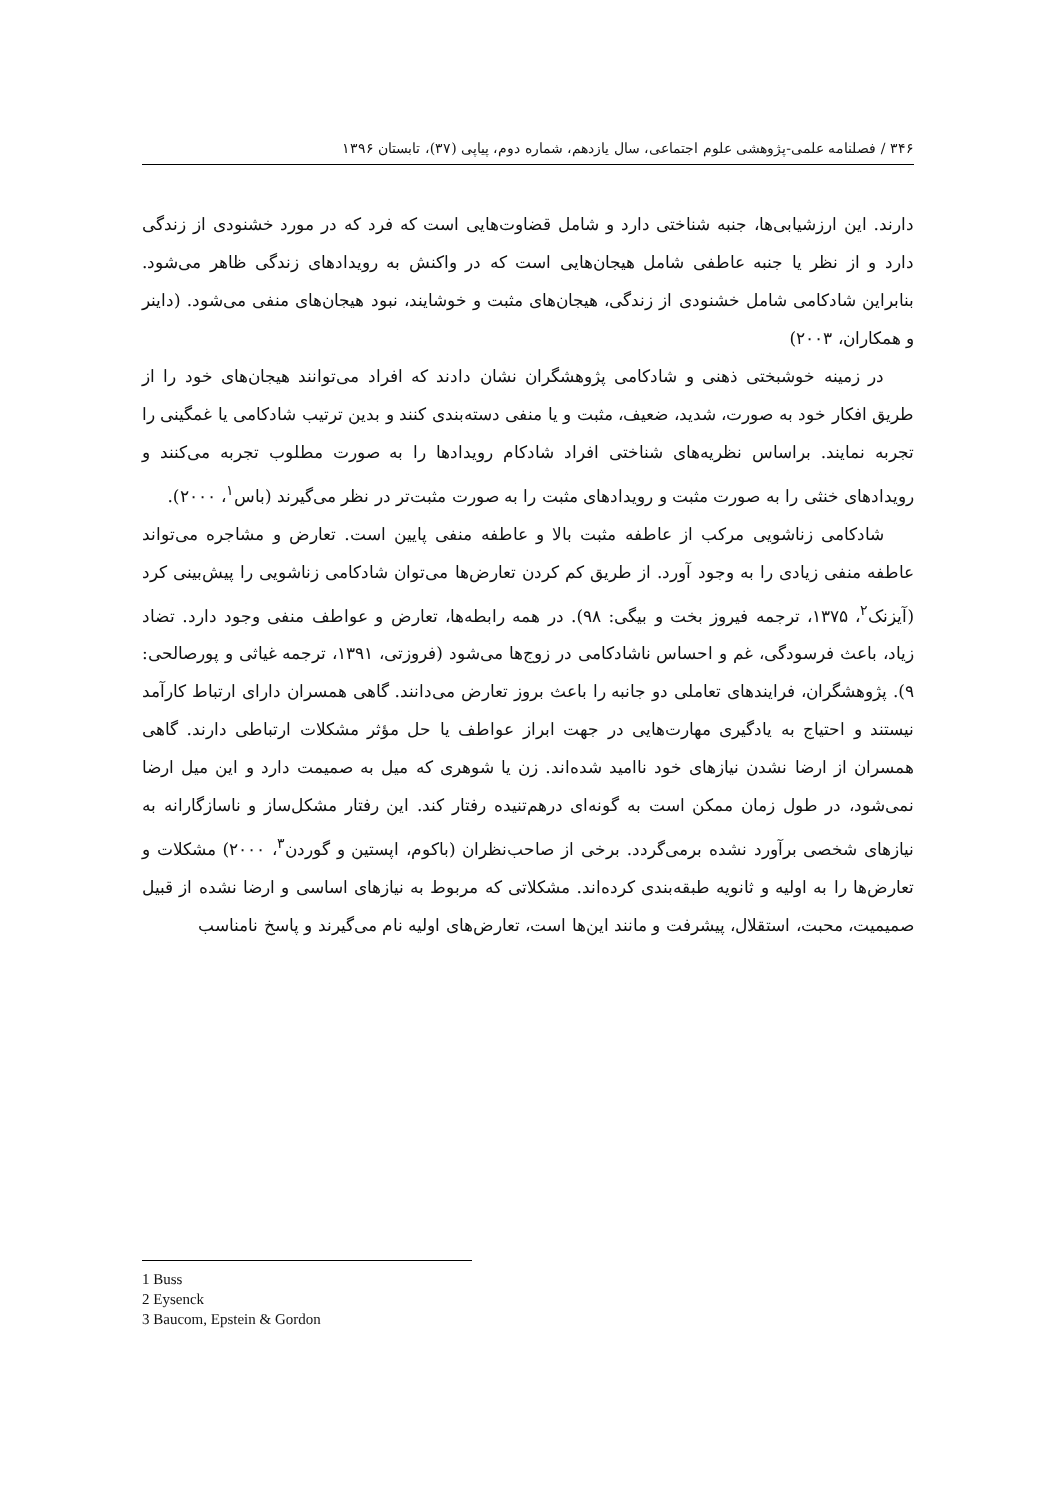۳۴۶ / فصلنامه علمی-پژوهشی علوم اجتماعی، سال یازدهم، شماره دوم، پیاپی (۳۷)، تابستان ۱۳۹۶
دارند. این ارزشیابی‌ها، جنبه شناختی دارد و شامل قضاوت‌هایی است که فرد که در مورد خشنودی از زندگی دارد و از نظر یا جنبه عاطفی شامل هیجان‌هایی است که در واکنش به رویدادهای زندگی ظاهر می‌شود. بنابراین شادکامی شامل خشنودی از زندگی، هیجان‌های مثبت و خوشایند، نبود هیجان‌های منفی می‌شود. (داینر و همکاران، ۲۰۰۳)
در زمینه خوشبختی ذهنی و شادکامی پژوهشگران نشان دادند که افراد می‌توانند هیجان‌های خود را از طریق افکار خود به صورت، شدید، ضعیف، مثبت و یا منفی دسته‌بندی کنند و بدین ترتیب شادکامی یا غمگینی را تجربه نمایند. براساس نظریه‌های شناختی افراد شادکام رویدادها را به صورت مطلوب تجربه می‌کنند و رویدادهای خنثی را به صورت مثبت و رویدادهای مثبت را به صورت مثبت‌تر در نظر می‌گیرند (باس<sup>۱</sup>، ۲۰۰۰).
شادکامی زناشویی مرکب از عاطفه مثبت بالا و عاطفه منفی پایین است. تعارض و مشاجره می‌تواند عاطفه منفی زیادی را به وجود آورد. از طریق کم کردن تعارض‌ها می‌توان شادکامی زناشویی را پیش‌بینی کرد (آیزنک<sup>۲</sup>، ۱۳۷۵، ترجمه فیروز بخت و بیگی: ۹۸). در همه رابطه‌ها، تعارض و عواطف منفی وجود دارد. تضاد زیاد، باعث فرسودگی، غم و احساس ناشادکامی در زوج‌ها می‌شود (فروزتی، ۱۳۹۱، ترجمه غیاثی و پورصالحی: ۹). پژوهشگران، فرایندهای تعاملی دو جانبه را باعث بروز تعارض می‌دانند. گاهی همسران دارای ارتباط کارآمد نیستند و احتیاج به یادگیری مهارت‌هایی در جهت ابراز عواطف یا حل مؤثر مشکلات ارتباطی دارند. گاهی همسران از ارضا نشدن نیازهای خود ناامید شده‌اند. زن یا شوهری که میل به صمیمت دارد و این میل ارضا نمی‌شود، در طول زمان ممکن است به گونه‌ای درهم‌تنیده رفتار کند. این رفتار مشکل‌ساز و ناسازگارانه به نیازهای شخصی برآورد نشده برمی‌گردد. برخی از صاحب‌نظران (باکوم، اپستین و گوردن<sup>۳</sup>، ۲۰۰۰) مشکلات و تعارض‌ها را به اولیه و ثانویه طبقه‌بندی کرده‌اند. مشکلاتی که مربوط به نیازهای اساسی و ارضا نشده از قبیل صمیمیت، محبت، استقلال، پیشرفت و مانند این‌ها است، تعارض‌های اولیه نام می‌گیرند و پاسخ نامناسب
1 Buss
2 Eysenck
3 Baucom, Epstein & Gordon